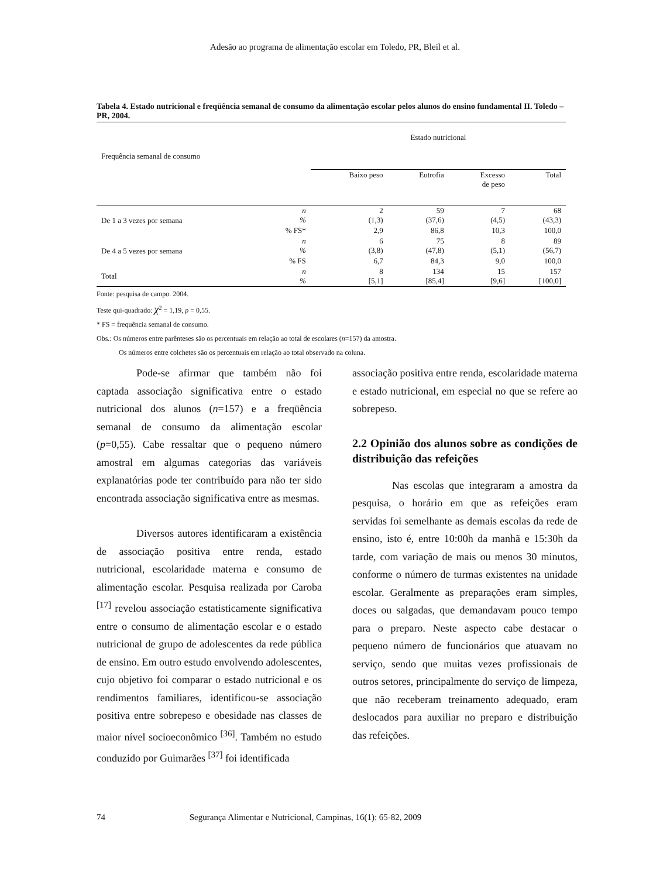Adesão ao programa de alimentação escolar em Toledo, PR, Bleil et al.
Tabela 4. Estado nutricional e freqüência semanal de consumo da alimentação escolar pelos alunos do ensino fundamental II. Toledo – PR, 2004.
| Frequência semanal de consumo | | Estado nutricional | | | |
| --- | --- | --- | --- | --- | --- |
| | | Baixo peso | Eutrofia | Excesso de peso | Total |
| De 1 a 3 vezes por semana | n % | 2 (1,3) | 59 (37,6) | 7 (4,5) | 68 (43,3) |
| | % FS* | 2,9 | 86,8 | 10,3 | 100,0 |
| De 4 a 5 vezes por semana | n % | 6 (3,8) | 75 (47,8) | 8 (5,1) | 89 (56,7) |
| | % FS | 6,7 | 84,3 | 9,0 | 100,0 |
| Total | n % | 8 [5,1] | 134 [85,4] | 15 [9,6] | 157 [100,0] |
Fonte: pesquisa de campo. 2004.
Teste qui-quadrado: χ<sup>2</sup> = 1,19, p = 0,55.
* FS = frequência semanal de consumo.
Obs.: Os números entre parênteses são os percentuais em relação ao total de escolares (n=157) da amostra.
Os números entre colchetes são os percentuais em relação ao total observado na coluna.
Pode-se afirmar que também não foi captada associação significativa entre o estado nutricional dos alunos (n=157) e a freqüência semanal de consumo da alimentação escolar (p=0,55). Cabe ressaltar que o pequeno número amostral em algumas categorias das variáveis explanatórias pode ter contribuído para não ter sido encontrada associação significativa entre as mesmas.
Diversos autores identificaram a existência de associação positiva entre renda, estado nutricional, escolaridade materna e consumo de alimentação escolar. Pesquisa realizada por Caroba <sup>[17]</sup> revelou associação estatisticamente significativa entre o consumo de alimentação escolar e o estado nutricional de grupo de adolescentes da rede pública de ensino. Em outro estudo envolvendo adolescentes, cujo objetivo foi comparar o estado nutricional e os rendimentos familiares, identificou-se associação positiva entre sobrepeso e obesidade nas classes de maior nível socioeconômico <sup>[36]</sup>. Também no estudo conduzido por Guimarães <sup>[37]</sup> foi identificada
associação positiva entre renda, escolaridade materna e estado nutricional, em especial no que se refere ao sobrepeso.
2.2 Opinião dos alunos sobre as condições de distribuição das refeições
Nas escolas que integraram a amostra da pesquisa, o horário em que as refeições eram servidas foi semelhante as demais escolas da rede de ensino, isto é, entre 10:00h da manhã e 15:30h da tarde, com variação de mais ou menos 30 minutos, conforme o número de turmas existentes na unidade escolar. Geralmente as preparações eram simples, doces ou salgadas, que demandavam pouco tempo para o preparo. Neste aspecto cabe destacar o pequeno número de funcionários que atuavam no serviço, sendo que muitas vezes profissionais de outros setores, principalmente do serviço de limpeza, que não receberam treinamento adequado, eram deslocados para auxiliar no preparo e distribuição das refeições.
74 Segurança Alimentar e Nutricional, Campinas, 16(1): 65-82, 2009